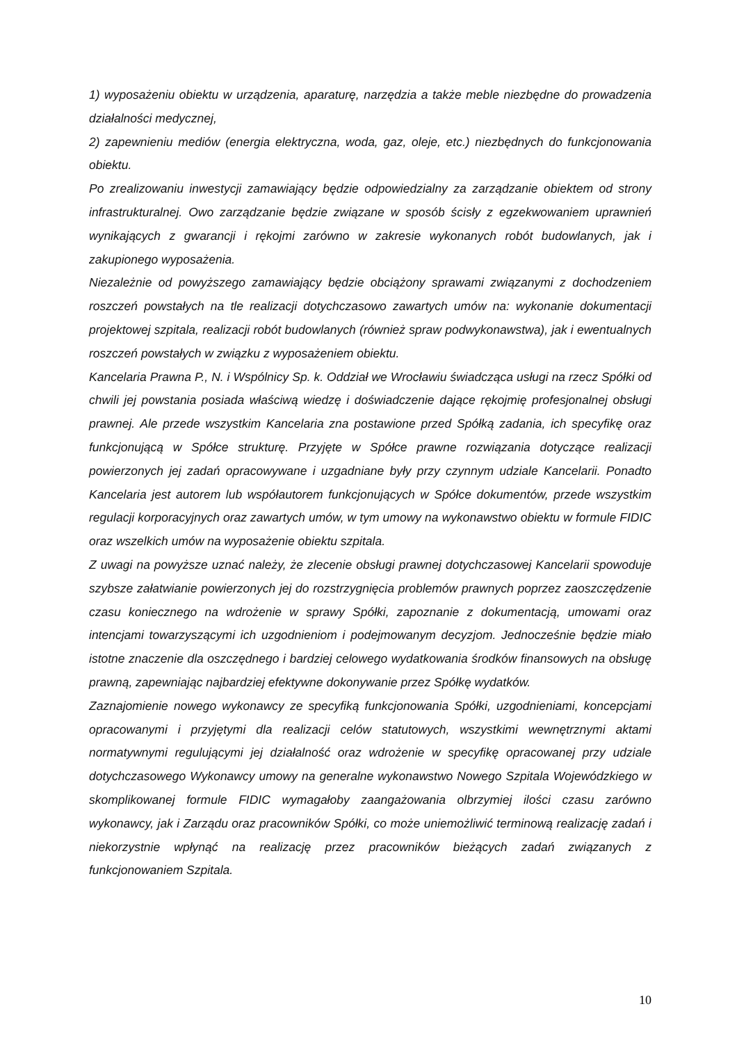1) wyposażeniu obiektu w urządzenia, aparaturę, narzędzia a także meble niezbędne do prowadzenia działalności medycznej,
2) zapewnieniu mediów (energia elektryczna, woda, gaz, oleje, etc.) niezbędnych do funkcjonowania obiektu.
Po zrealizowaniu inwestycji zamawiający będzie odpowiedzialny za zarządzanie obiektem od strony infrastrukturalnej. Owo zarządzanie będzie związane w sposób ścisły z egzekwowaniem uprawnień wynikających z gwarancji i rękojmi zarówno w zakresie wykonanych robót budowlanych, jak i zakupionego wyposażenia.
Niezależnie od powyższego zamawiający będzie obciążony sprawami związanymi z dochodzeniem roszczeń powstałych na tle realizacji dotychczasowo zawartych umów na: wykonanie dokumentacji projektowej szpitala, realizacji robót budowlanych (również spraw podwykonawstwa), jak i ewentualnych roszczeń powstałych w związku z wyposażeniem obiektu.
Kancelaria Prawna P., N. i Wspólnicy Sp. k. Oddział we Wrocławiu świadcząca usługi na rzecz Spółki od chwili jej powstania posiada właściwą wiedzę i doświadczenie dające rękojmię profesjonalnej obsługi prawnej. Ale przede wszystkim Kancelaria zna postawione przed Spółką zadania, ich specyfikę oraz funkcjonującą w Spółce strukturę. Przyjęte w Spółce prawne rozwiązania dotyczące realizacji powierzonych jej zadań opracowywane i uzgadniane były przy czynnym udziale Kancelarii. Ponadto Kancelaria jest autorem lub współautorem funkcjonujących w Spółce dokumentów, przede wszystkim regulacji korporacyjnych oraz zawartych umów, w tym umowy na wykonawstwo obiektu w formule FIDIC oraz wszelkich umów na wyposażenie obiektu szpitala.
Z uwagi na powyższe uznać należy, że zlecenie obsługi prawnej dotychczasowej Kancelarii spowoduje szybsze załatwianie powierzonych jej do rozstrzygnięcia problemów prawnych poprzez zaoszczędzenie czasu koniecznego na wdrożenie w sprawy Spółki, zapoznanie z dokumentacją, umowami oraz intencjami towarzyszącymi ich uzgodnieniom i podejmowanym decyzjom. Jednocześnie będzie miało istotne znaczenie dla oszczędnego i bardziej celowego wydatkowania środków finansowych na obsługę prawną, zapewniając najbardziej efektywne dokonywanie przez Spółkę wydatków.
Zaznajomienie nowego wykonawcy ze specyfiką funkcjonowania Spółki, uzgodnieniami, koncepcjami opracowanymi i przyjętymi dla realizacji celów statutowych, wszystkimi wewnętrznymi aktami normatywnymi regulującymi jej działalność oraz wdrożenie w specyfikę opracowanej przy udziale dotychczasowego Wykonawcy umowy na generalne wykonawstwo Nowego Szpitala Wojewódzkiego w skomplikowanej formule FIDIC wymagałoby zaangażowania olbrzymiej ilości czasu zarówno wykonawcy, jak i Zarządu oraz pracowników Spółki, co może uniemożliwić terminową realizację zadań i niekorzystnie wpłynąć na realizację przez pracowników bieżących zadań związanych z funkcjonowaniem Szpitala.
10